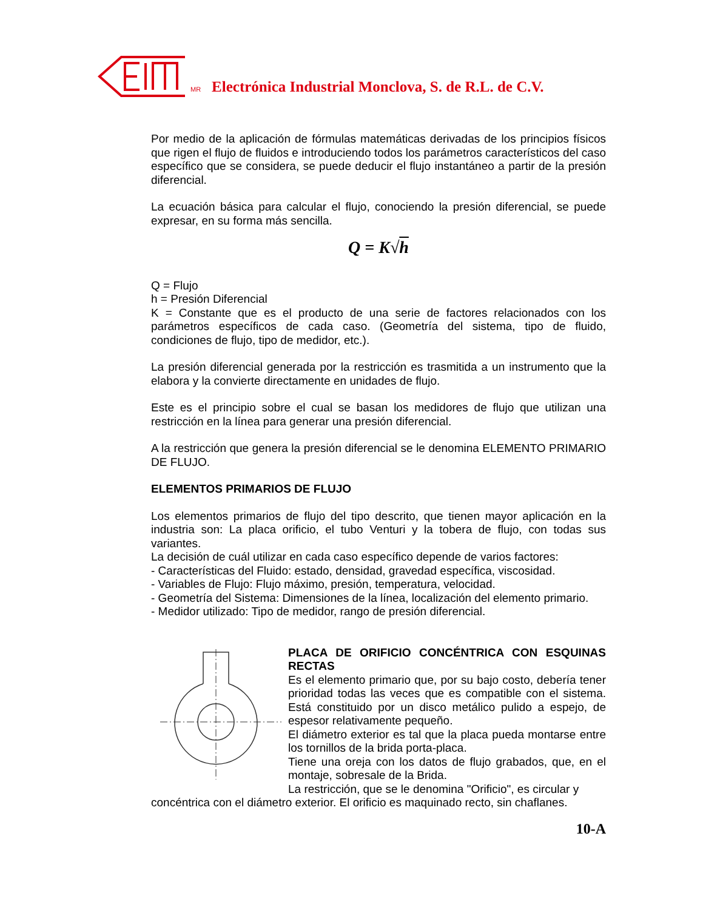MR Electrónica Industrial Monclova, S. de R.L. de C.V.
Por medio de la aplicación de fórmulas matemáticas derivadas de los principios físicos que rigen el flujo de fluidos e introduciendo todos los parámetros característicos del caso específico que se considera, se puede deducir el flujo instantáneo a partir de la presión diferencial.
La ecuación básica para calcular el flujo, conociendo la presión diferencial, se puede expresar, en su forma más sencilla.
Q = K√h
Q = Flujo
h = Presión Diferencial
K = Constante que es el producto de una serie de factores relacionados con los parámetros específicos de cada caso. (Geometría del sistema, tipo de fluido, condiciones de flujo, tipo de medidor, etc.).
La presión diferencial generada por la restricción es trasmitida a un instrumento que la elabora y la convierte directamente en unidades de flujo.
Este es el principio sobre el cual se basan los medidores de flujo que utilizan una restricción en la línea para generar una presión diferencial.
A la restricción que genera la presión diferencial se le denomina ELEMENTO PRIMARIO DE FLUJO.
ELEMENTOS PRIMARIOS DE FLUJO
Los elementos primarios de flujo del tipo descrito, que tienen mayor aplicación en la industria son: La placa orificio, el tubo Venturi y la tobera de flujo, con todas sus variantes.
La decisión de cuál utilizar en cada caso específico depende de varios factores:
- Características del Fluido: estado, densidad, gravedad específica, viscosidad.
- Variables de Flujo: Flujo máximo, presión, temperatura, velocidad.
- Geometría del Sistema: Dimensiones de la línea, localización del elemento primario.
- Medidor utilizado: Tipo de medidor, rango de presión diferencial.
PLACA DE ORIFICIO CONCÉNTRICA CON ESQUINAS RECTAS
Es el elemento primario que, por su bajo costo, debería tener prioridad todas las veces que es compatible con el sistema. Está constituido por un disco metálico pulido a espejo, de espesor relativamente pequeño.
El diámetro exterior es tal que la placa pueda montarse entre los tornillos de la brida porta-placa.
Tiene una oreja con los datos de flujo grabados, que, en el montaje, sobresale de la Brida.
La restricción, que se le denomina "Orificio", es circular y
concéntrica con el diámetro exterior. El orificio es maquinado recto, sin chaflanes.
10-A